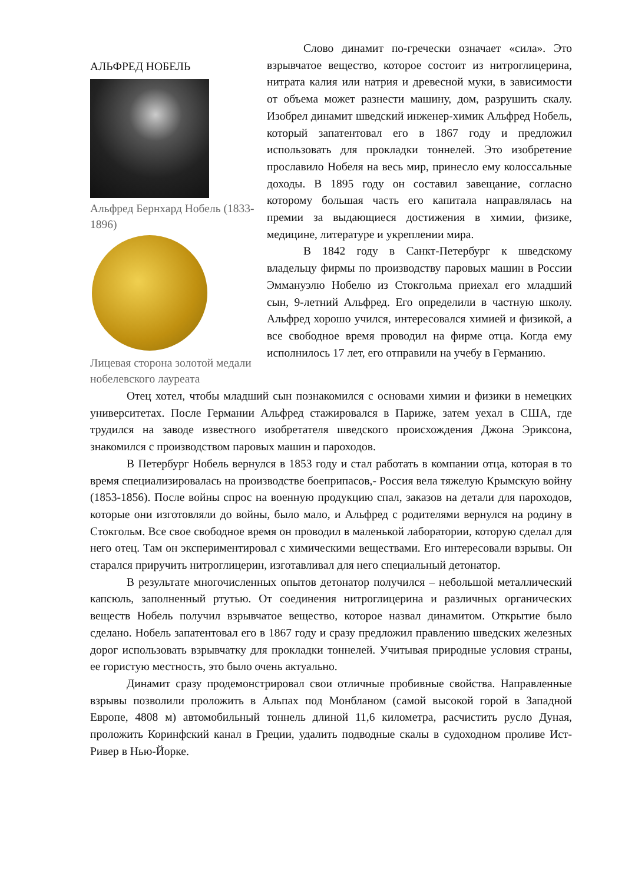АЛЬФРЕД НОБЕЛЬ
Альфред Бернхард Нобель (1833-1896)
Лицевая сторона золотой медали нобелевского лауреата
Слово динамит по-гречески означает «сила». Это взрывчатое вещество, которое состоит из нитроглицерина, нитрата калия или натрия и древесной муки, в зависимости от объема может разнести машину, дом, разрушить скалу. Изобрел динамит шведский инженер-химик Альфред Нобель, который запатентовал его в 1867 году и предложил использовать для прокладки тоннелей. Это изобретение прославило Нобеля на весь мир, принесло ему колоссальные доходы. В 1895 году он составил завещание, согласно которому большая часть его капитала направлялась на премии за выдающиеся достижения в химии, физике, медицине, литературе и укреплении мира.
В 1842 году в Санкт-Петербург к шведскому владельцу фирмы по производству паровых машин в России Эммануэлю Нобелю из Стокгольма приехал его младший сын, 9-летний Альфред. Его определили в частную школу. Альфред хорошо учился, интересовался химией и физикой, а все свободное время проводил на фирме отца. Когда ему исполнилось 17 лет, его отправили на учебу в Германию.
Отец хотел, чтобы младший сын познакомился с основами химии и физики в немецких университетах. После Германии Альфред стажировался в Париже, затем уехал в США, где трудился на заводе известного изобретателя шведского происхождения Джона Эриксона, знакомился с производством паровых машин и пароходов.
В Петербург Нобель вернулся в 1853 году и стал работать в компании отца, которая в то время специализировалась на производстве боеприпасов,- Россия вела тяжелую Крымскую войну (1853-1856). После войны спрос на военную продукцию спал, заказов на детали для пароходов, которые они изготовляли до войны, было мало, и Альфред с родителями вернулся на родину в Стокгольм. Все свое свободное время он проводил в маленькой лаборатории, которую сделал для него отец. Там он экспериментировал с химическими веществами. Его интересовали взрывы. Он старался приручить нитроглицерин, изготавливал для него специальный детонатор.
В результате многочисленных опытов детонатор получился – небольшой металлический капсюль, заполненный ртутью. От соединения нитроглицерина и различных органических веществ Нобель получил взрывчатое вещество, которое назвал динамитом. Открытие было сделано. Нобель запатентовал его в 1867 году и сразу предложил правлению шведских железных дорог использовать взрывчатку для прокладки тоннелей. Учитывая природные условия страны, ее гористую местность, это было очень актуально.
Динамит сразу продемонстрировал свои отличные пробивные свойства. Направленные взрывы позволили проложить в Альпах под Монбланом (самой высокой горой в Западной Европе, 4808 м) автомобильный тоннель длиной 11,6 километра, расчистить русло Дуная, проложить Коринфский канал в Греции, удалить подводные скалы в судоходном проливе Ист-Ривер в Нью-Йорке.